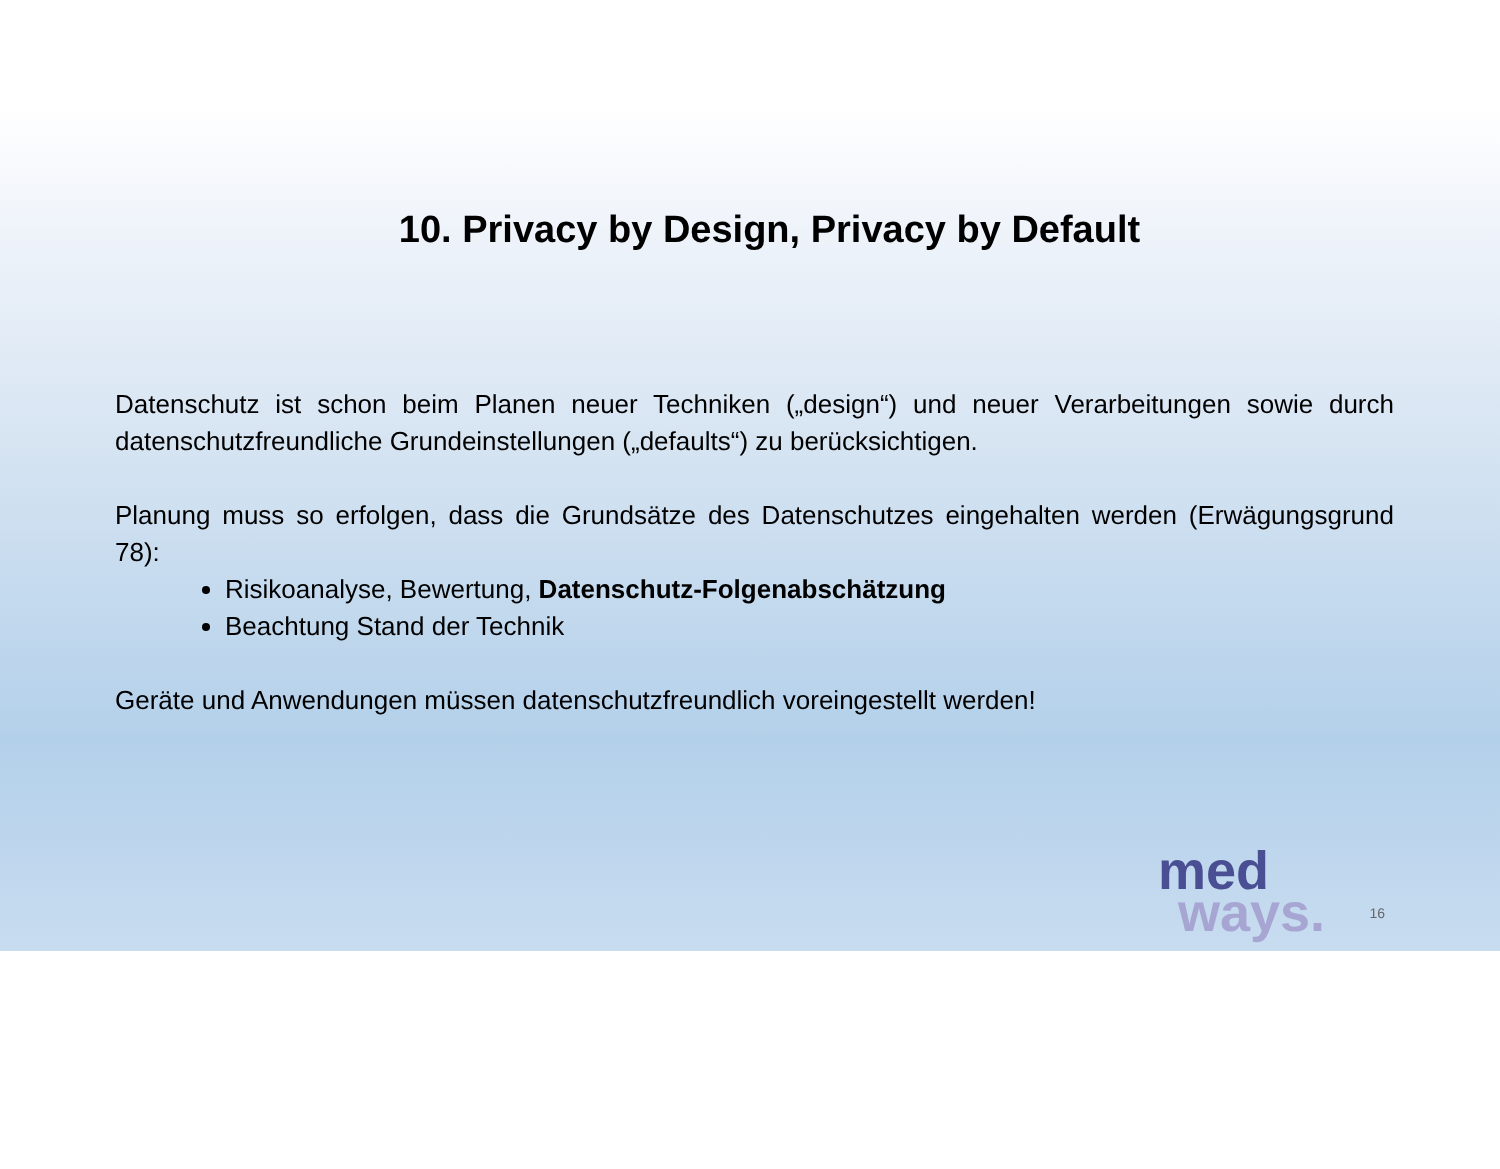10. Privacy by Design, Privacy by Default
Datenschutz ist schon beim Planen neuer Techniken („design“) und neuer Verarbeitungen sowie durch datenschutzfreundliche Grundeinstellungen („defaults“) zu berücksichtigen.
Planung muss so erfolgen, dass die Grundsätze des Datenschutzes eingehalten werden (Erwägungsgrund 78):
Risikoanalyse, Bewertung, Datenschutz-Folgenabschätzung
Beachtung Stand der Technik
Geräte und Anwendungen müssen datenschutzfreundlich voreingestellt werden!
med
ways.
16